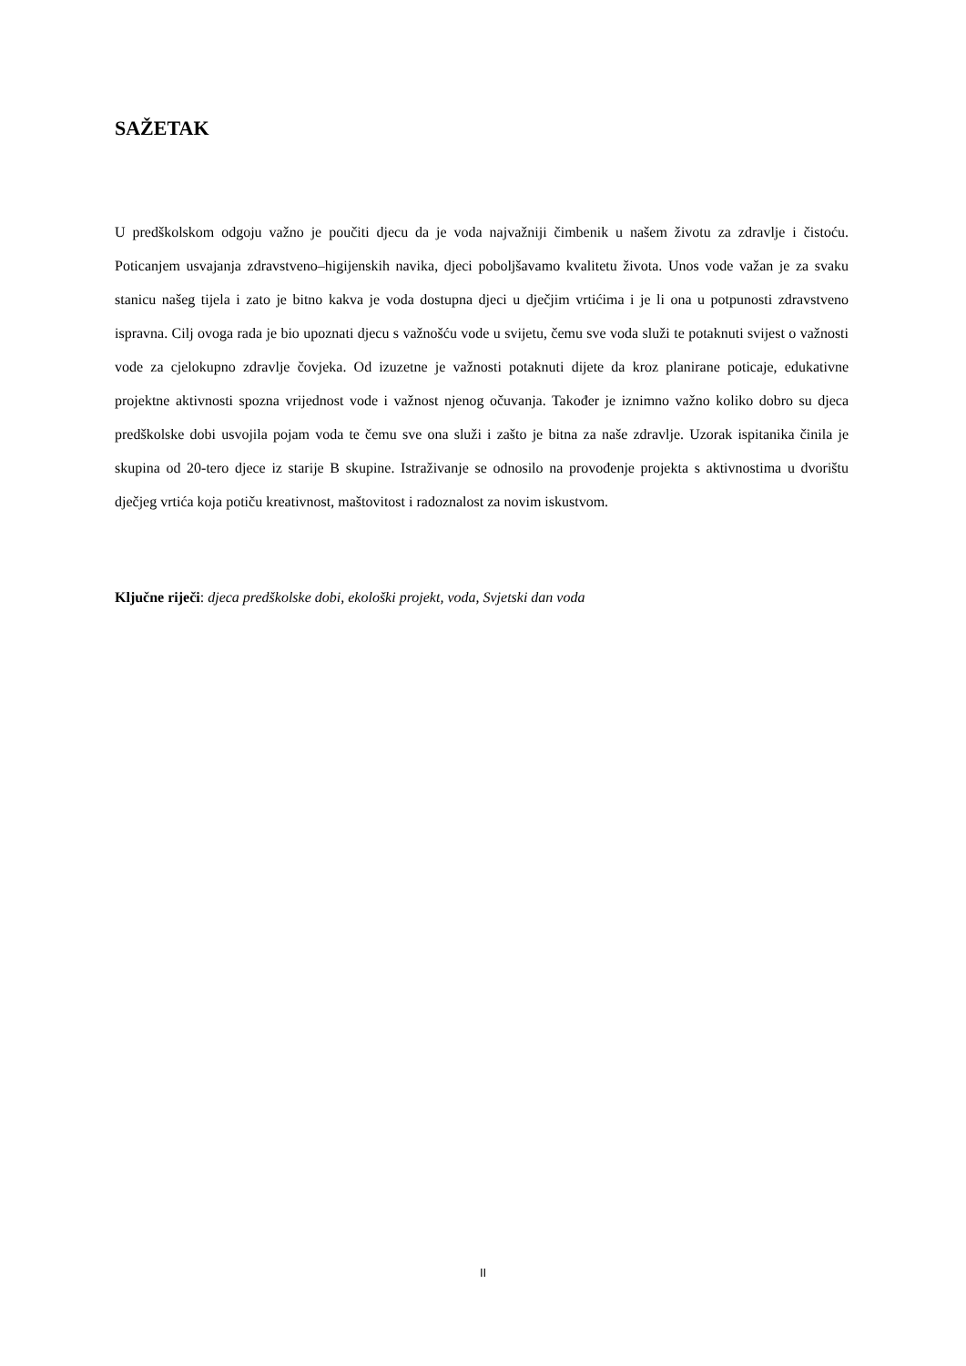SAŽETAK
U predškolskom odgoju važno je poučiti djecu da je voda najvažniji čimbenik u našem životu za zdravlje i čistoću. Poticanjem usvajanja zdravstveno–higijenskih navika, djeci poboljšavamo kvalitetu života. Unos vode važan je za svaku stanicu našeg tijela i zato je bitno kakva je voda dostupna djeci u dječjim vrtićima i je li ona u potpunosti zdravstveno ispravna. Cilj ovoga rada je bio upoznati djecu s važnošću vode u svijetu, čemu sve voda služi te potaknuti svijest o važnosti vode za cjelokupno zdravlje čovjeka. Od izuzetne je važnosti potaknuti dijete da kroz planirane poticaje, edukativne projektne aktivnosti spozna vrijednost vode i važnost njenog očuvanja. Također je iznimno važno koliko dobro su djeca predškolske dobi usvojila pojam voda te čemu sve ona služi i zašto je bitna za naše zdravlje. Uzorak ispitanika činila je skupina od 20-tero djece iz starije B skupine. Istraživanje se odnosilo na provođenje projekta s aktivnostima u dvorištu dječjeg vrtića koja potiču kreativnost, maštovitost i radoznalost za novim iskustvom.
Ključne riječi: djeca predškolske dobi, ekološki projekt, voda, Svjetski dan voda
II